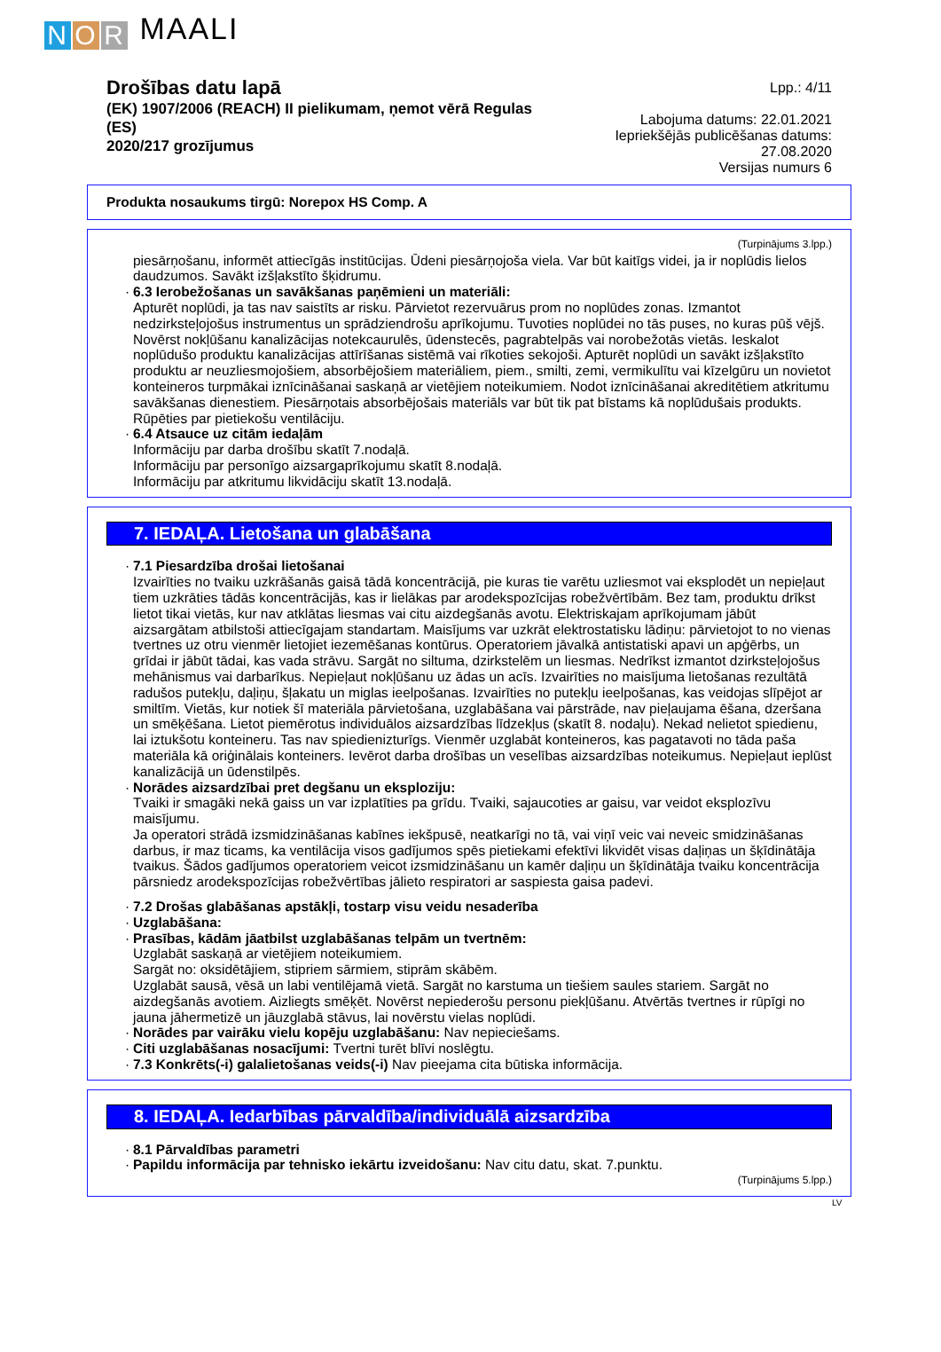N O R MAALI
Drošības datu lapā
(EK) 1907/2006 (REACH) II pielikumam, ņemot vērā Regulas (ES)
2020/217 grozījumus
Lpp.: 4/11
Labojuma datums: 22.01.2021
Iepriekšējās publicēšanas datums: 27.08.2020
Versijas numurs 6
Produkta nosaukums tirgū: Norepox HS Comp. A
(Turpinājums 3.lpp.)
piesārņošanu, informēt attiecīgās institūcijas. Ūdeni piesārņojoša viela. Var būt kaitīgs videi, ja ir noplūdis lielos daudzumos. Savākt izšļakstīto šķidrumu.
· 6.3 Ierobežošanas un savākšanas paņēmieni un materiāli:
Apturēt noplūdi, ja tas nav saistīts ar risku. Pārvietot rezervuārus prom no noplūdes zonas. Izmantot nedzirksteļojošus instrumentus un sprādziendrošu aprīkojumu. Tuvoties noplūdei no tās puses, no kuras pūš vējš. Novērst nokļūšanu kanalizācijas notekcaurulēs, ūdenstecēs, pagrabtelpās vai norobežotās vietās. Ieskalot noplūdušo produktu kanalizācijas attīrīšanas sistēmā vai rīkoties sekojoši. Apturēt noplūdi un savākt izšļakstīto produktu ar neuzliesmojošiem, absorbējošiem materiāliem, piem., smilti, zemi, vermikulītu vai kīzelgūru un novietot konteineros turpmākai iznīcināšanai saskaņā ar vietējiem noteikumiem. Nodot iznīcināšanai akreditētiem atkritumu savākšanas dienestiem. Piesārņotais absorbējošais materiāls var būt tik pat bīstams kā noplūdušais produkts.
Rūpēties par pietiekošu ventilāciju.
· 6.4 Atsauce uz citām iedaļām
Informāciju par darba drošību skatīt 7.nodaļā.
Informāciju par personīgo aizsargaprīkojumu skatīt 8.nodaļā.
Informāciju par atkritumu likvidāciju skatīt 13.nodaļā.
7. IEDAĻA. Lietošana un glabāšana
· 7.1 Piesardzība drošai lietošanai
Izvairīties no tvaiku uzkrāšanās gaisā tādā koncentrācijā, pie kuras tie varētu uzliesmot vai eksplodēt un nepieļaut tiem uzkrāties tādās koncentrācijās, kas ir lielākas par arodekspozīcijas robežvērtībām. Bez tam, produktu drīkst lietot tikai vietās, kur nav atklātas liesmas vai citu aizdegšanās avotu. Elektriskajam aprīkojumam jābūt aizsargātam atbilstoši attiecīgajam standartam. Maisījums var uzkrāt elektrostatisku lādiņu: pārvietojot to no vienas tvertnes uz otru vienmēr lietojiet iezemēšanas kontūrus. Operatoriem jāvalkā antistatiski apavi un apģērbs, un grīdai ir jābūt tādai, kas vada strāvu. Sargāt no siltuma, dzirkstelēm un liesmas. Nedrīkst izmantot dzirksteļojošus mehānismus vai darbarīkus. Nepieļaut nokļūšanu uz ādas un acīs. Izvairīties no maisījuma lietošanas rezultātā radušos putekļu, daļiņu, šļakatu un miglas ieelpošanas. Izvairīties no putekļu ieelpošanas, kas veidojas slīpējot ar smiltīm. Vietās, kur notiek šī materiāla pārvietošana, uzglabāšana vai pārstrāde, nav pieļaujama ēšana, dzeršana un smēķēšana. Lietot piemērotus individuālos aizsardzības līdzekļus (skatīt 8. nodaļu). Nekad nelietot spiedienu, lai iztukšotu konteineru. Tas nav spiedienizturīgs. Vienmēr uzglabāt konteineros, kas pagatavoti no tāda paša materiāla kā oriģinālais konteiners. Ievērot darba drošības un veselības aizsardzības noteikumus. Nepieļaut ieplūst kanalizācijā un ūdenstilpēs.
· Norādes aizsardzībai pret degšanu un eksploziju:
Tvaiki ir smagāki nekā gaiss un var izplatīties pa grīdu. Tvaiki, sajaucoties ar gaisu, var veidot eksplozīvu maisījumu.
Ja operatori strādā izsmidzināšanas kabīnes iekšpusē, neatkarīgi no tā, vai viņī veic vai neveic smidzināšanas darbus, ir maz ticams, ka ventilācija visos gadījumos spēs pietiekami efektīvi likvidēt visas daļiņas un šķīdinātāja tvaikus. Šādos gadījumos operatoriem veicot izsmidzināšanu un kamēr daļiņu un šķīdinātāja tvaiku koncentrācija pārsniedz arodekspozīcijas robežvērtības jālieto respiratori ar saspiesta gaisa padevi.
· 7.2 Drošas glabāšanas apstākļi, tostarp visu veidu nesaderība
· Uzglabāšana:
· Prasības, kādām jāatbilst uzglabāšanas telpām un tvertnēm:
Uzglabāt saskaņā ar vietējiem noteikumiem.
Sargāt no: oksidētājiem, stipriem sārmiem, stiprām skābēm.
Uzglabāt sausā, vēsā un labi ventilējamā vietā. Sargāt no karstuma un tiešiem saules stariem. Sargāt no aizdegšanās avotiem. Aizliegts smēķēt. Novērst nepiederošu personu piekļūšanu. Atvērtās tvertnes ir rūpīgi no jauna jāhermetizē un jāuzglabā stāvus, lai novērstu vielas noplūdi.
· Norādes par vairāku vielu kopēju uzglabāšanu: Nav nepieciešams.
· Citi uzglabāšanas nosacījumi: Tvertni turēt blīvi noslēgtu.
· 7.3 Konkrēts(-i) galalietošanas veids(-i) Nav pieejama cita būtiska informācija.
8. IEDAĻA. Iedarbības pārvaldība/individuālā aizsardzība
· 8.1 Pārvaldības parametri
· Papildu informācija par tehnisko iekārtu izveidošanu: Nav citu datu, skat. 7.punktu.
(Turpinājums 5.lpp.)
LV